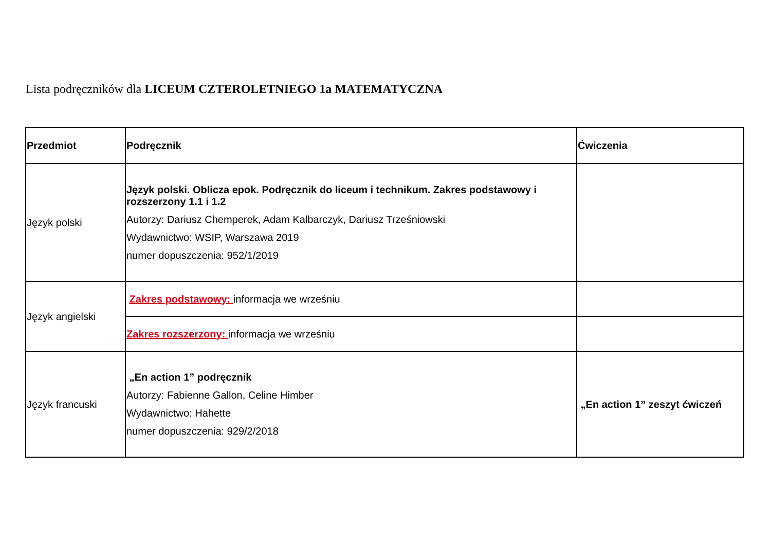Lista podręczników dla LICEUM CZTEROLETNIEGO 1a MATEMATYCZNA
| Przedmiot | Podręcznik | Ćwiczenia |
| --- | --- | --- |
| Język polski | Język polski. Oblicza epok. Podręcznik do liceum i technikum. Zakres podstawowy i rozszerzony 1.1 i 1.2 Autorzy: Dariusz Chemperek, Adam Kalbarczyk, Dariusz Trześniowski Wydawnictwo: WSIP, Warszawa 2019 numer dopuszczenia: 952/1/2019 | |
| Język angielski | Zakres podstawowy: informacja we wrześniu | |
| | Zakres rozszerzony: informacja we wrześniu | |
| Język francuski | „En action 1” podręcznik Autorzy: Fabienne Gallon, Celine Himber Wydawnictwo: Hahette numer dopuszczenia: 929/2/2018 | „En action 1” zeszyt ćwiczeń |